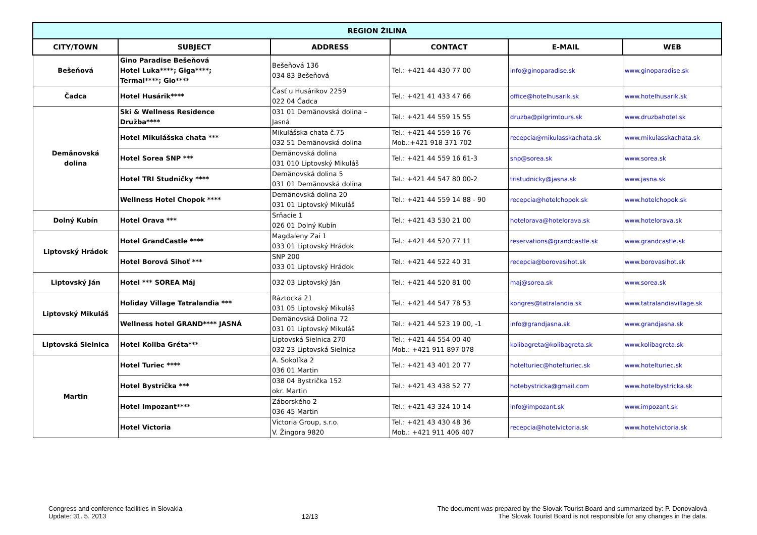| REGION ŽILINA | | | | | |
| --- | --- | --- | --- | --- | --- |
| CITY/TOWN | SUBJECT | ADDRESS | CONTACT | E-MAIL | WEB |
| Bešeňová | Gino Paradise Bešeňová Hotel Luka****; Giga****; Termal****; Gio**** | Bešeňová 136 034 83 Bešeňová | Tel.: +421 44 430 77 00 | info@ginoparadise.sk | www.ginoparadise.sk |
| Čadca | Hotel Husárik**** | Časť u Husárikov 2259 022 04 Čadca | Tel.: +421 41 433 47 66 | office@hotelhusarik.sk | www.hotelhusarik.sk |
| Demänovská dolina | Ski & Wellness Residence Družba**** | 031 01 Demänovská dolina – Jasná | Tel.: +421 44 559 15 55 | druzba@pilgrimtours.sk | www.druzbahotel.sk |
| | Hotel Mikulášska chata *** | Mikulášska chata č.75 032 51 Demänovská dolina | Tel.: +421 44 559 16 76 Mob.:+421 918 371 702 | recepcia@mikulasskachata.sk | www.mikulasskachata.sk |
| | Hotel Sorea SNP *** | Demänovská dolina 031 010 Liptovský Mikuláš | Tel.: +421 44 559 16 61-3 | snp@sorea.sk | www.sorea.sk |
| | Hotel TRI Studničky **** | Demänovská dolina 5 031 01 Demänovská dolina | Tel.: +421 44 547 80 00-2 | tristudnicky@jasna.sk | www.jasna.sk |
| | Wellness Hotel Chopok **** | Demänovská dolina 20 031 01 Liptovský Mikuláš | Tel.: +421 44 559 14 88 - 90 | recepcia@hotelchopok.sk | www.hotelchopok.sk |
| Dolný Kubín | Hotel Orava *** | Srňacie 1 026 01 Dolný Kubín | Tel.: +421 43 530 21 00 | hotelorava@hotelorava.sk | www.hotelorava.sk |
| Liptovský Hrádok | Hotel GrandCastle **** | Magdaleny Zai 1 033 01 Liptovský Hrádok | Tel.: +421 44 520 77 11 | reservations@grandcastle.sk | www.grandcastle.sk |
| | Hotel Borová Sihoť *** | SNP 200 033 01 Liptovský Hrádok | Tel.: +421 44 522 40 31 | recepcia@borovasihot.sk | www.borovasihot.sk |
| Liptovský Ján | Hotel *** SOREA Máj | 032 03 Liptovský Ján | Tel.: +421 44 520 81 00 | maj@sorea.sk | www.sorea.sk |
| Liptovský Mikuláš | Holiday Village Tatralandia *** | Ráztocká 21 031 05 Liptovský Mikuláš | Tel.: +421 44 547 78 53 | kongres@tatralandia.sk | www.tatralandiavillage.sk |
| | Wellness hotel GRAND**** JASNÁ | Demänovská Dolina 72 031 01 Liptovský Mikuláš | Tel.: +421 44 523 19 00, -1 | info@grandjasna.sk | www.grandjasna.sk |
| Liptovská Sielnica | Hotel Koliba Gréta*** | Liptovská Sielnica 270 032 23 Liptovská Sielnica | Tel.: +421 44 554 00 40 Mob.: +421 911 897 078 | kolibagreta@kolibagreta.sk | www.kolibagreta.sk |
| Martin | Hotel Turiec **** | A. Sokolíka 2 036 01 Martin | Tel.: +421 43 401 20 77 | hotelturiec@hotelturiec.sk | www.hotelturiec.sk |
| | Hotel Bystrička *** | 038 04 Bystrička 152 okr. Martin | Tel.: +421 43 438 52 77 | hotebystricka@gmail.com | www.hotelbystricka.sk |
| | Hotel Impozant**** | Záborského 2 036 45 Martin | Tel.: +421 43 324 10 14 | info@impozant.sk | www.impozant.sk |
| | Hotel Victoria | Victoria Group, s.r.o. V. Žingora 9820 | Tel.: +421 43 430 48 36 Mob.: +421 911 406 407 | recepcia@hotelvictoria.sk | www.hotelvictoria.sk |
Congress and conference facilities in Slovakia
Update: 31. 5. 2013
12/13
The document was prepared by the Slovak Tourist Board and summarized by: P. Donovalová
The Slovak Tourist Board is not responsible for any changes in the data.